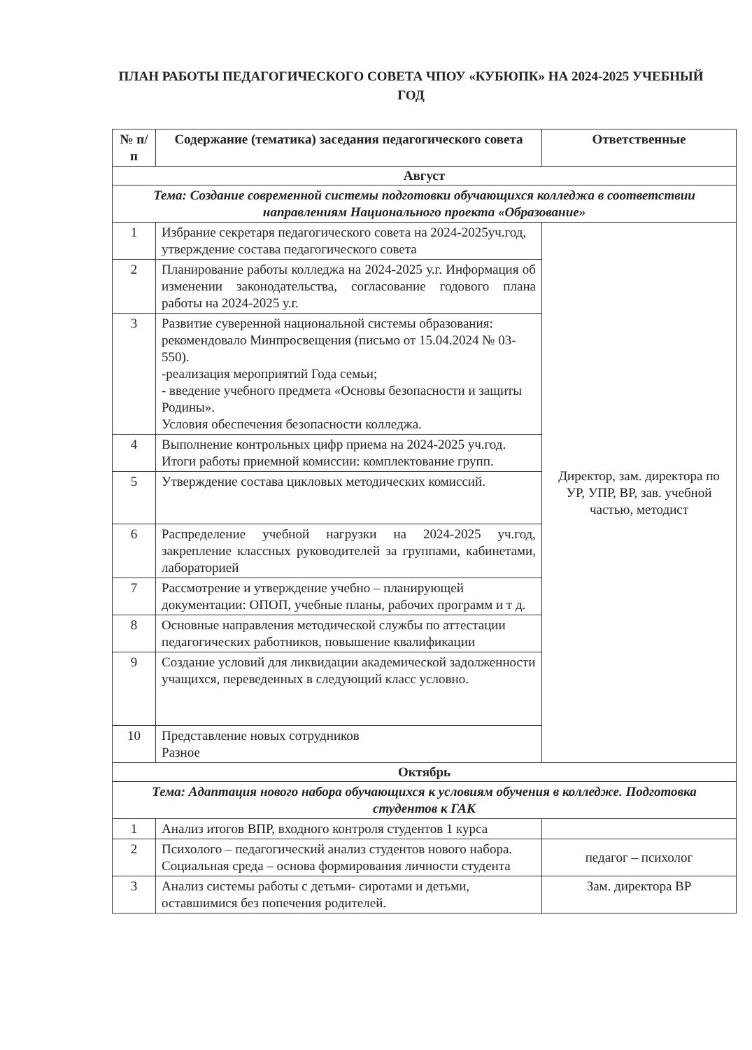ПЛАН РАБОТЫ ПЕДАГОГИЧЕСКОГО СОВЕТА ЧПОУ «КУБЮПК» НА 2024-2025 УЧЕБНЫЙ ГОД
| № п/п | Содержание (тематика) заседания педагогического совета | Ответственные |
| --- | --- | --- |
| Август | | |
| Тема: Создание современной системы подготовки обучающихся колледжа в соответствии направлениям Национального проекта «Образование» | | |
| 1 | Избрание секретаря педагогического совета на 2024-2025уч.год, утверждение состава педагогического совета | Директор, зам. директора по УР, УПР, ВР, зав. учебной частью, методист |
| 2 | Планирование работы колледжа на 2024-2025 у.г. Информация об изменении законодательства, согласование годового плана работы на 2024-2025 у.г. | |
| 3 | Развитие суверенной национальной системы образования: рекомендовало Минпросвещения (письмо от 15.04.2024 № 03-550). -реализация мероприятий Года семьи; - введение учебного предмета «Основы безопасности и защиты Родины». Условия обеспечения безопасности колледжа. | |
| 4 | Выполнение контрольных цифр приема на 2024-2025 уч.год. Итоги работы приемной комиссии: комплектование групп. | |
| 5 | Утверждение состава цикловых методических комиссий. | |
| 6 | Распределение учебной нагрузки на 2024-2025 уч.год, закрепление классных руководителей за группами, кабинетами, лабораторией | |
| 7 | Рассмотрение и утверждение учебно – планирующей документации: ОПОП, учебные планы, рабочих программ и т д. | |
| 8 | Основные направления методической службы по аттестации педагогических работников, повышение квалификации | |
| 9 | Создание условий для ликвидации академической задолженности учащихся, переведенных в следующий класс условно. | |
| 10 | Представление новых сотрудников Разное | |
| Октябрь | | |
| Тема: Адаптация нового набора обучающихся к условиям обучения в колледже. Подготовка студентов к ГАК | | |
| 1 | Анализ итогов ВПР, входного контроля студентов 1 курса | |
| 2 | Психолого – педагогический анализ студентов нового набора. Социальная среда – основа формирования личности студента | педагог – психолог |
| 3 | Анализ системы работы с детьми- сиротами и детьми, оставшимися без попечения родителей. | Зам. директора ВР |